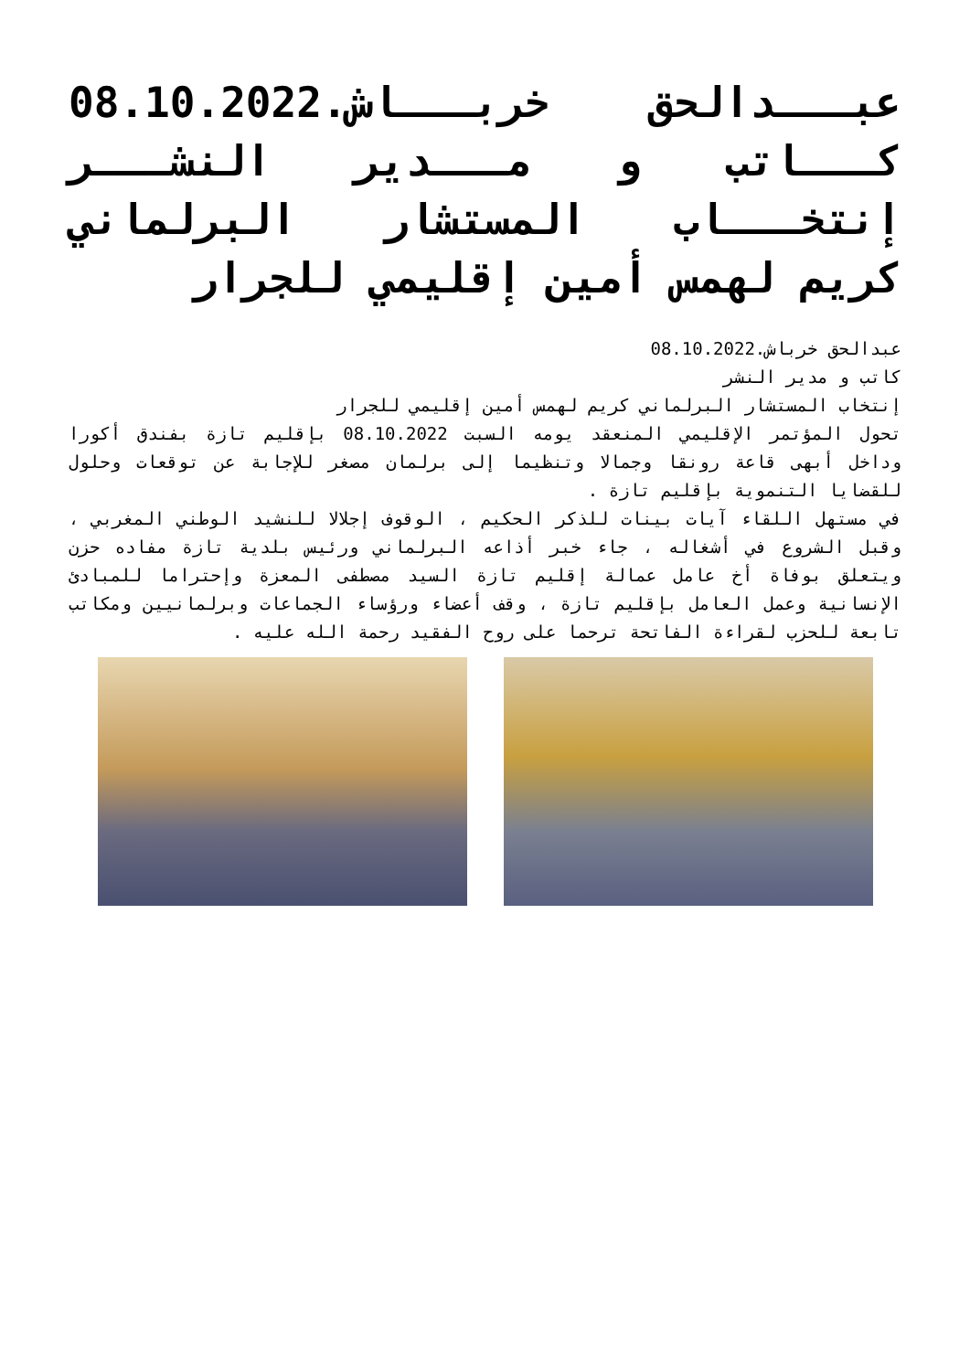عبـــدالحق خربـــاش.08.10.2022 كـــاتب و مـــدير النشـــر إنتخـــاب المستشار البرلماني كريم لهمس أمين إقليمي للجرار
عبدالحق خرباش.08.10.2022
كاتب و مدير النشر
إنتخاب المستشار البرلماني كريم لهمس أمين إقليمي للجرار
تحول المؤتمر الإقليمي المنعقد يومه السبت 08.10.2022 بإقليم تازة بفندق أكورا وداخل أبهى قاعة رونقا وجمالا وتنظيما إلى برلمان مصغر للإجابة عن توقعات وحلول للقضايا التنموية بإقليم تازة .
في مستهل اللقاء آيات بينات للذكر الحكيم ، الوقوف إجلالا للنشيد الوطني المغربي ، وقبل الشروع في أشغاله ، جاء خبر أذاعه البرلماني ورئيس بلدية تازة مفاده حزن ويتعلق بوفاة أخ عامل عمالة إقليم تازة السيد مصطفى المعزة وإحتراما للمبادئ الإنسانية وعمل العامل بإقليم تازة ، وقف أعضاء ورؤساء الجماعات وبرلمانيين ومكاتب تابعة للحزب لقراءة الفاتحة ترحما على روح الفقيد رحمة الله عليه .